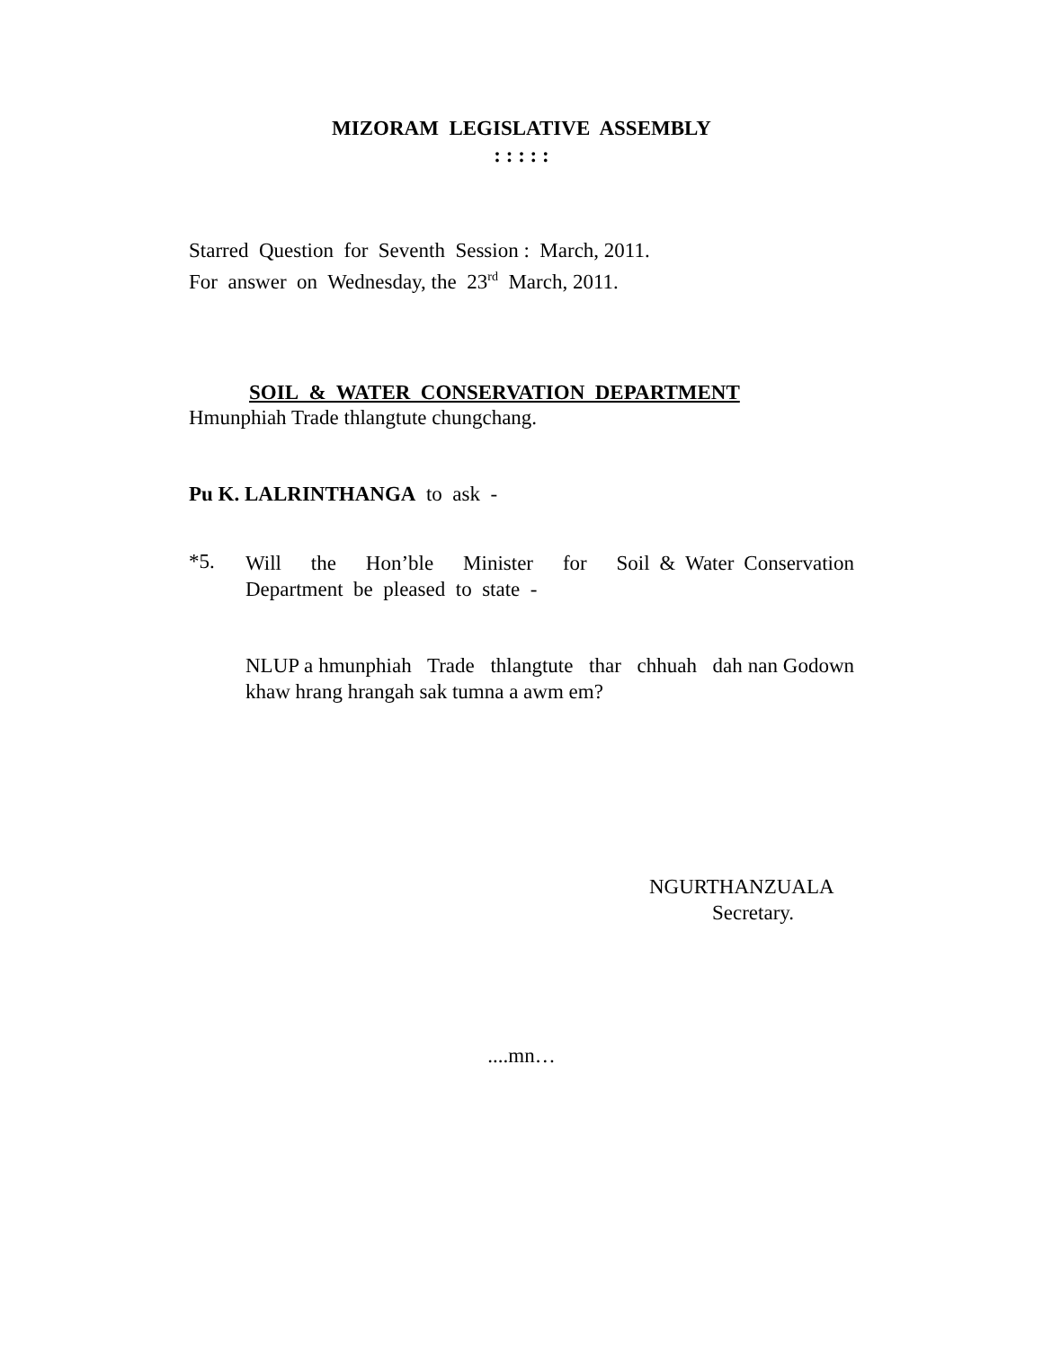MIZORAM LEGISLATIVE ASSEMBLY
: : : : :
Starred Question for Seventh Session : March, 2011.
For answer on Wednesday, the 23<sup>rd</sup> March, 2011.
SOIL & WATER CONSERVATION DEPARTMENT
Hmunphiah Trade thlangtute chungchang.
Pu K. LALRINTHANGA to ask -
*5.
Will the Hon’ble Minister for Soil & Water Conservation Department be pleased to state -
NLUP a hmunphiah Trade thlangtute thar chhuah dah nan Godown khaw hrang hrangah sak tumna a awm em?
NGURTHANZUALA
Secretary.
....mn…